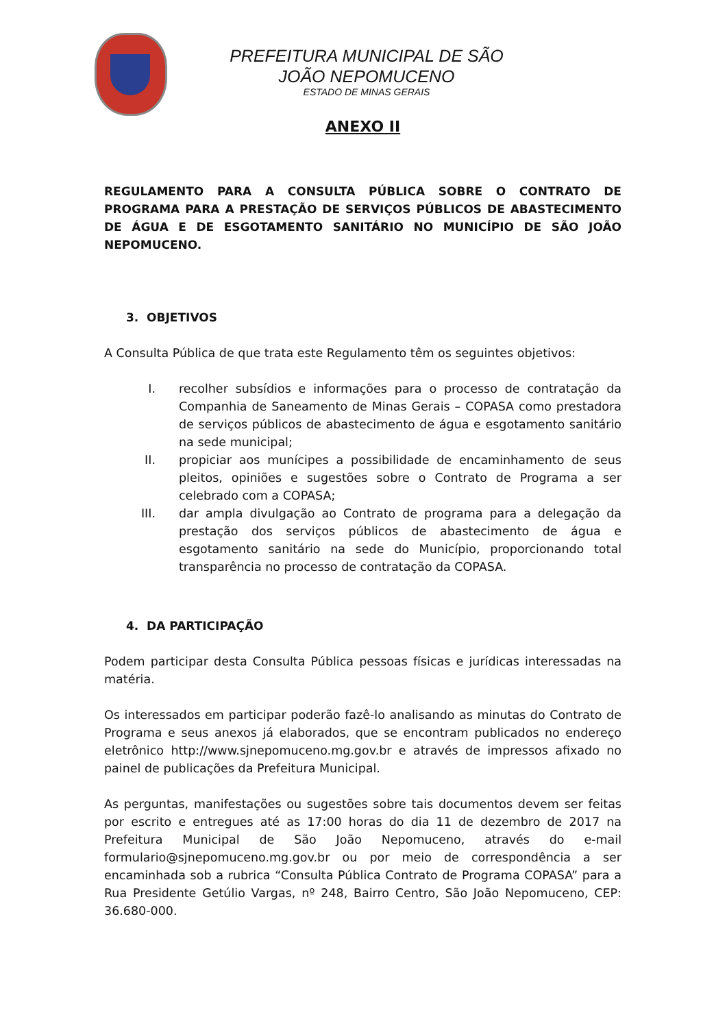PREFEITURA MUNICIPAL DE SÃO JOÃO NEPOMUCENO
ESTADO DE MINAS GERAIS
ANEXO II
REGULAMENTO PARA A CONSULTA PÚBLICA SOBRE O CONTRATO DE PROGRAMA PARA A PRESTAÇÃO DE SERVIÇOS PÚBLICOS DE ABASTECIMENTO DE ÁGUA E DE ESGOTAMENTO SANITÁRIO NO MUNICÍPIO DE SÃO JOÃO NEPOMUCENO.
3. OBJETIVOS
A Consulta Pública de que trata este Regulamento têm os seguintes objetivos:
I. recolher subsídios e informações para o processo de contratação da Companhia de Saneamento de Minas Gerais – COPASA como prestadora de serviços públicos de abastecimento de água e esgotamento sanitário na sede municipal;
II. propiciar aos munícipes a possibilidade de encaminhamento de seus pleitos, opiniões e sugestões sobre o Contrato de Programa a ser celebrado com a COPASA;
III. dar ampla divulgação ao Contrato de programa para a delegação da prestação dos serviços públicos de abastecimento de água e esgotamento sanitário na sede do Município, proporcionando total transparência no processo de contratação da COPASA.
4. DA PARTICIPAÇÃO
Podem participar desta Consulta Pública pessoas físicas e jurídicas interessadas na matéria.
Os interessados em participar poderão fazê-lo analisando as minutas do Contrato de Programa e seus anexos já elaborados, que se encontram publicados no endereço eletrônico http://www.sjnepomuceno.mg.gov.br e através de impressos afixado no painel de publicações da Prefeitura Municipal.
As perguntas, manifestações ou sugestões sobre tais documentos devem ser feitas por escrito e entregues até as 17:00 horas do dia 11 de dezembro de 2017 na Prefeitura Municipal de São João Nepomuceno, através do e-mail formulario@sjnepomuceno.mg.gov.br ou por meio de correspondência a ser encaminhada sob a rubrica “Consulta Pública Contrato de Programa COPASA” para a Rua Presidente Getúlio Vargas, nº 248, Bairro Centro, São João Nepomuceno, CEP: 36.680-000.